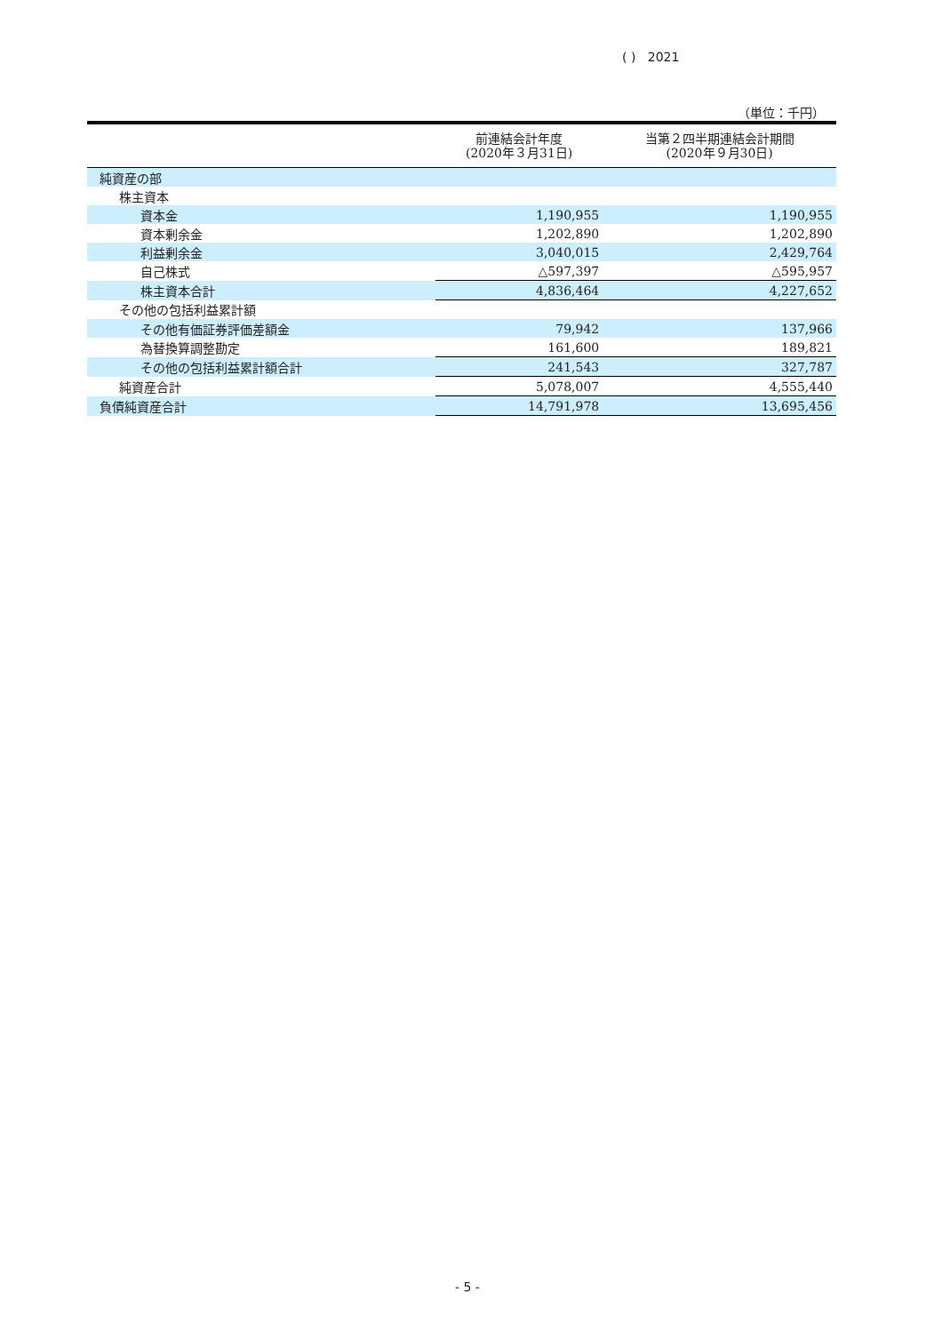( ) 2021
（単位：千円）
| | 前連結会計年度 (2020年３月31日) | 当第２四半期連結会計期間 (2020年９月30日) |
| --- | --- | --- |
| 純資産の部 | | |
| 株主資本 | | |
| 資本金 | 1,190,955 | 1,190,955 |
| 資本剰余金 | 1,202,890 | 1,202,890 |
| 利益剰余金 | 3,040,015 | 2,429,764 |
| 自己株式 | △597,397 | △595,957 |
| 株主資本合計 | 4,836,464 | 4,227,652 |
| その他の包括利益累計額 | | |
| その他有価証券評価差額金 | 79,942 | 137,966 |
| 為替換算調整勘定 | 161,600 | 189,821 |
| その他の包括利益累計額合計 | 241,543 | 327,787 |
| 純資産合計 | 5,078,007 | 4,555,440 |
| 負債純資産合計 | 14,791,978 | 13,695,456 |
- 5 -